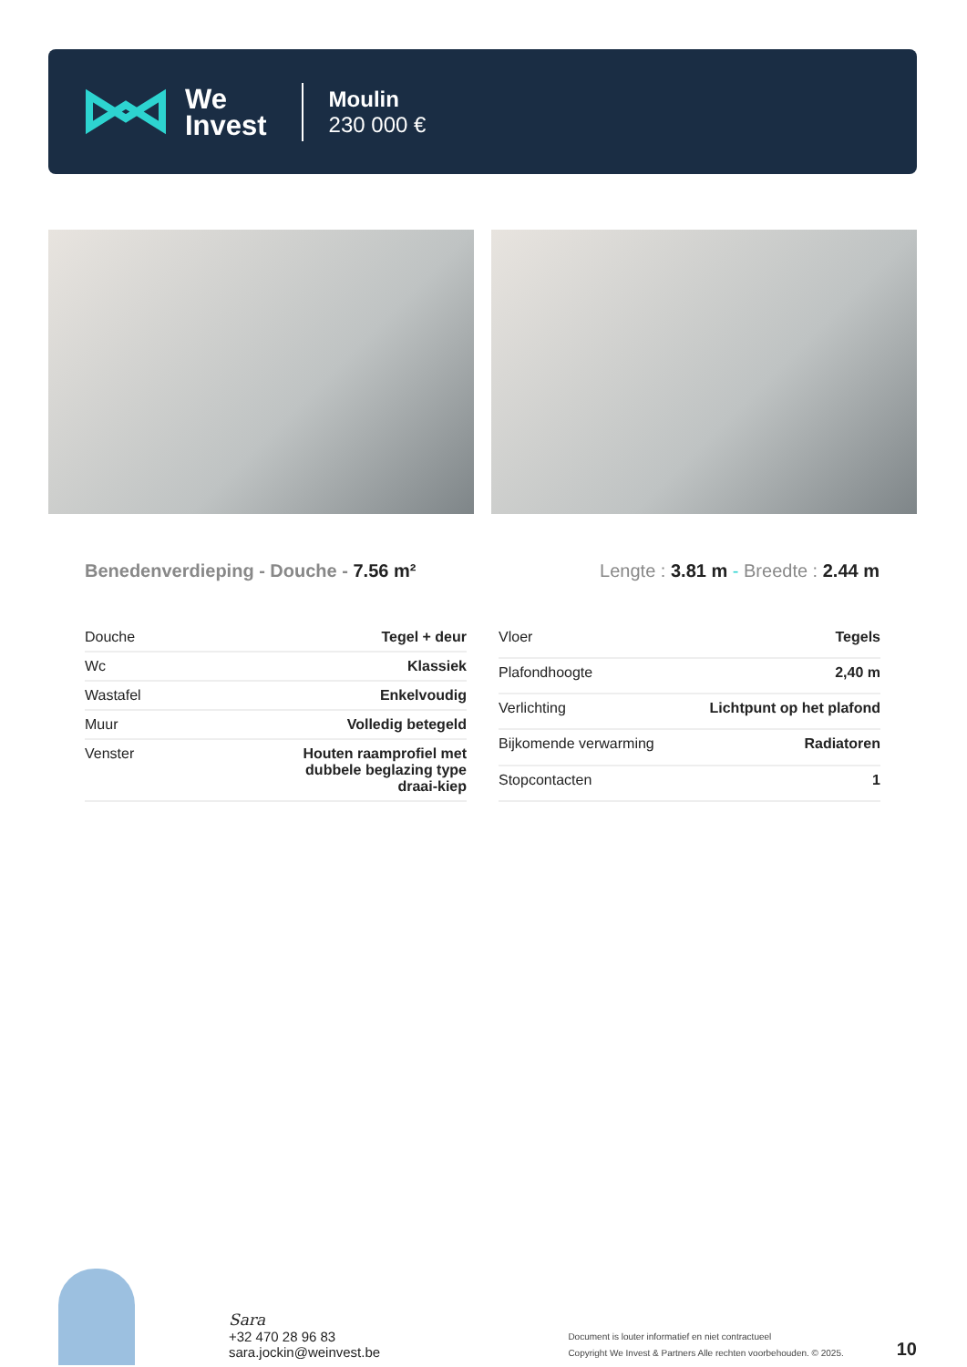We
Invest
Moulin
230 000 €
Benedenverdieping - Douche - 7.56 m²
Lengte : 3.81 m - Breedte : 2.44 m
| Douche | Tegel + deur |
| Wc | Klassiek |
| Wastafel | Enkelvoudig |
| Muur | Volledig betegeld |
| Venster | Houten raamprofiel met dubbele beglazing type draai-kiep |
| Vloer | Tegels |
| Plafondhoogte | 2,40 m |
| Verlichting | Lichtpunt op het plafond |
| Bijkomende verwarming | Radiatoren |
| Stopcontacten | 1 |
Sara
+32 470 28 96 83
sara.jockin@weinvest.be
Document is louter informatief en niet contractueel
Copyright We Invest & Partners Alle rechten voorbehouden. © 2025.
10